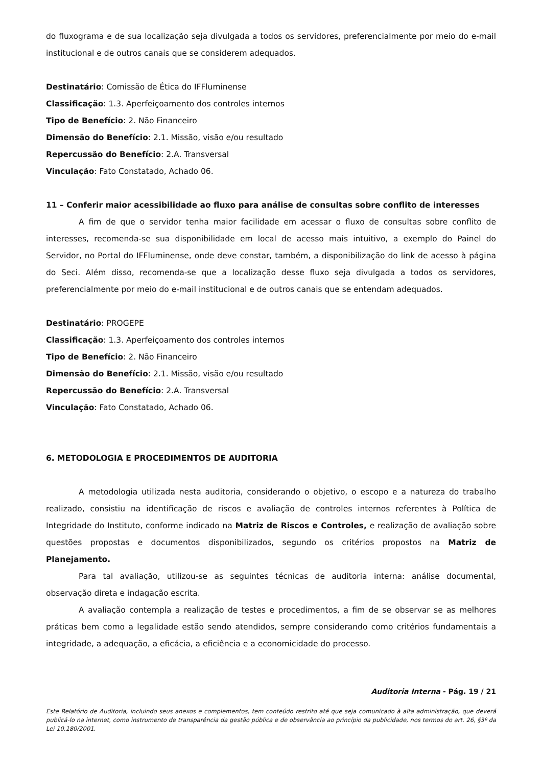do fluxograma e de sua localização seja divulgada a todos os servidores, preferencialmente por meio do e-mail institucional e de outros canais que se considerem adequados.
Destinatário: Comissão de Ética do IFFluminense
Classificação: 1.3. Aperfeiçoamento dos controles internos
Tipo de Benefício: 2. Não Financeiro
Dimensão do Benefício: 2.1. Missão, visão e/ou resultado
Repercussão do Benefício: 2.A. Transversal
Vinculação: Fato Constatado, Achado 06.
11 – Conferir maior acessibilidade ao fluxo para análise de consultas sobre conflito de interesses
A fim de que o servidor tenha maior facilidade em acessar o fluxo de consultas sobre conflito de interesses, recomenda-se sua disponibilidade em local de acesso mais intuitivo, a exemplo do Painel do Servidor, no Portal do IFFluminense, onde deve constar, também, a disponibilização do link de acesso à página do Seci. Além disso, recomenda-se que a localização desse fluxo seja divulgada a todos os servidores, preferencialmente por meio do e-mail institucional e de outros canais que se entendam adequados.
Destinatário: PROGEPE
Classificação: 1.3. Aperfeiçoamento dos controles internos
Tipo de Benefício: 2. Não Financeiro
Dimensão do Benefício: 2.1. Missão, visão e/ou resultado
Repercussão do Benefício: 2.A. Transversal
Vinculação: Fato Constatado, Achado 06.
6. METODOLOGIA E PROCEDIMENTOS DE AUDITORIA
A metodologia utilizada nesta auditoria, considerando o objetivo, o escopo e a natureza do trabalho realizado, consistiu na identificação de riscos e avaliação de controles internos referentes à Política de Integridade do Instituto, conforme indicado na Matriz de Riscos e Controles, e realização de avaliação sobre questões propostas e documentos disponibilizados, segundo os critérios propostos na Matriz de Planejamento.
Para tal avaliação, utilizou-se as seguintes técnicas de auditoria interna: análise documental, observação direta e indagação escrita.
A avaliação contempla a realização de testes e procedimentos, a fim de se observar se as melhores práticas bem como a legalidade estão sendo atendidos, sempre considerando como critérios fundamentais a integridade, a adequação, a eficácia, a eficiência e a economicidade do processo.
Auditoria Interna - Pág. 19 / 21
Este Relatório de Auditoria, incluindo seus anexos e complementos, tem conteúdo restrito até que seja comunicado à alta administração, que deverá publicá-lo na internet, como instrumento de transparência da gestão pública e de observância ao princípio da publicidade, nos termos do art. 26, §3º da Lei 10.180/2001.